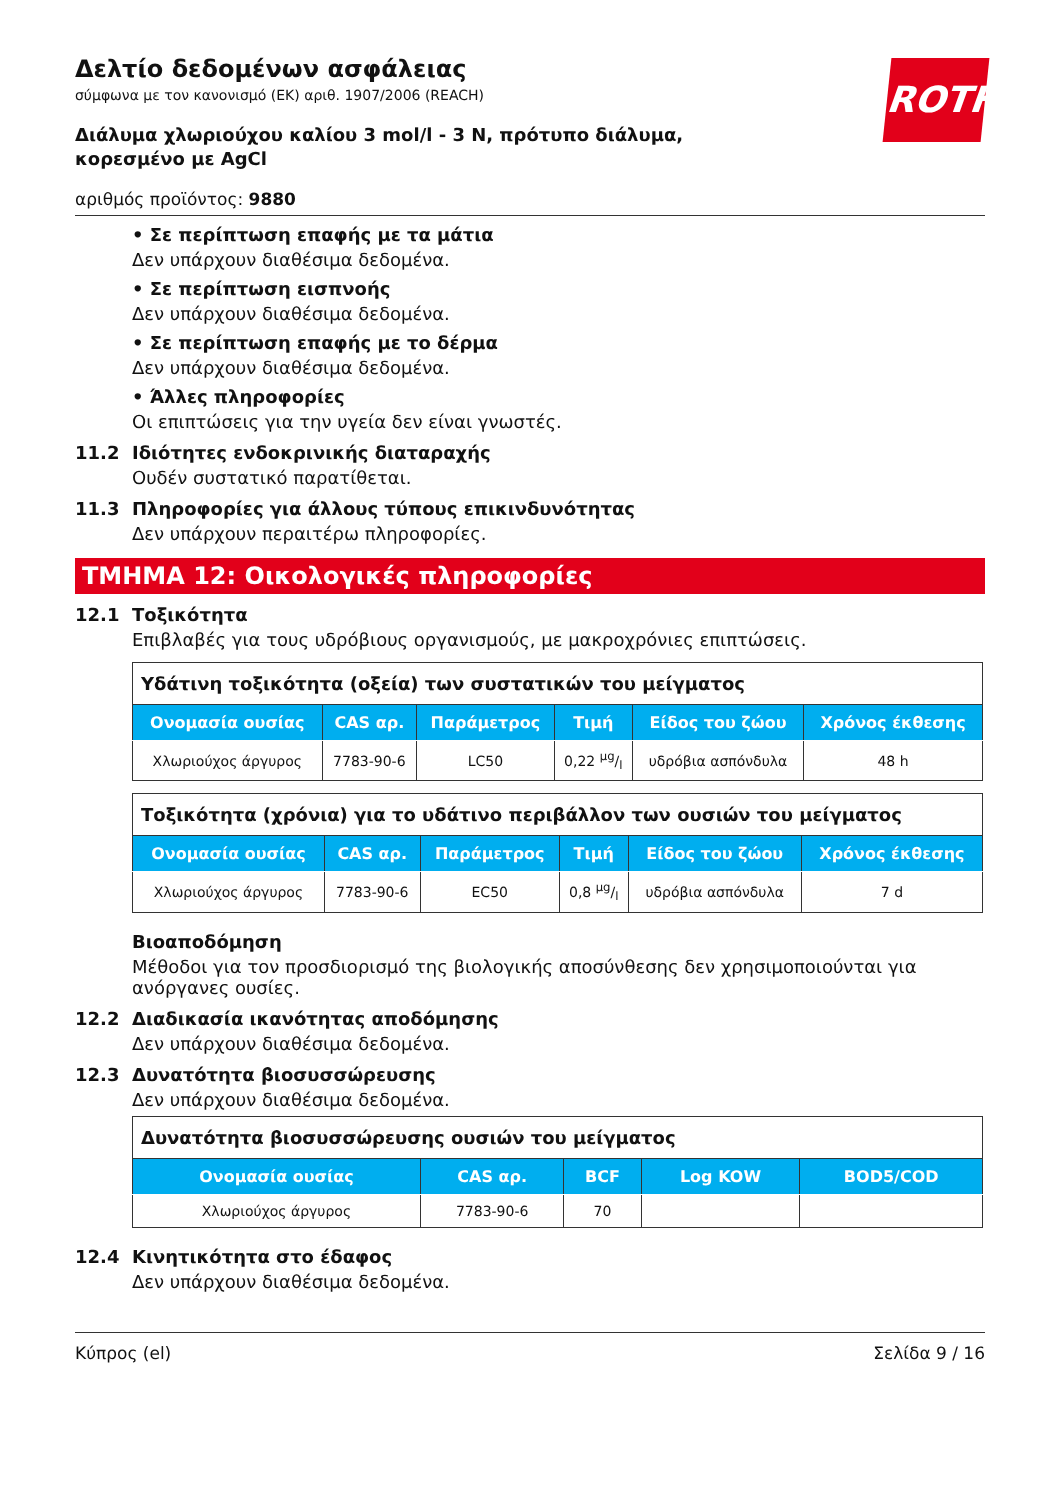ROTH
Δελτίο δεδομένων ασφάλειας
σύμφωνα με τον κανονισμό (ΕΚ) αριθ. 1907/2006 (REACH)
Διάλυμα χλωριούχου καλίου 3 mol/l - 3 N, πρότυπο διάλυμα, κορεσμένο με AgCl
αριθμός προϊόντος: 9880
• Σε περίπτωση επαφής με τα μάτια
Δεν υπάρχουν διαθέσιμα δεδομένα.
• Σε περίπτωση εισπνοής
Δεν υπάρχουν διαθέσιμα δεδομένα.
• Σε περίπτωση επαφής με το δέρμα
Δεν υπάρχουν διαθέσιμα δεδομένα.
• Άλλες πληροφορίες
Οι επιπτώσεις για την υγεία δεν είναι γνωστές.
11.2 Ιδιότητες ενδοκρινικής διαταραχής
Ουδέν συστατικό παρατίθεται.
11.3 Πληροφορίες για άλλους τύπους επικινδυνότητας
Δεν υπάρχουν περαιτέρω πληροφορίες.
ΤΜΗΜΑ 12: Οικολογικές πληροφορίες
12.1 Τοξικότητα
Επιβλαβές για τους υδρόβιους οργανισμούς, με μακροχρόνιες επιπτώσεις.
| Υδάτινη τοξικότητα (οξεία) των συστατικών του μείγματος | | | | | |
| Ονομασία ουσίας | CAS αρ. | Παράμετρος | Τιμή | Είδος του ζώου | Χρόνος έκθεσης |
| Χλωριούχος άργυρος | 7783-90-6 | LC50 | 0,22 µg/l | υδρόβια ασπόνδυλα | 48 h |
| Τοξικότητα (χρόνια) για το υδάτινο περιβάλλον των ουσιών του μείγματος | | | | | |
| Ονομασία ουσίας | CAS αρ. | Παράμετρος | Τιμή | Είδος του ζώου | Χρόνος έκθεσης |
| Χλωριούχος άργυρος | 7783-90-6 | EC50 | 0,8 µg/l | υδρόβια ασπόνδυλα | 7 d |
Βιοαποδόμηση
Μέθοδοι για τον προσδιορισμό της βιολογικής αποσύνθεσης δεν χρησιμοποιούνται για ανόργανες ουσίες.
12.2 Διαδικασία ικανότητας αποδόμησης
Δεν υπάρχουν διαθέσιμα δεδομένα.
12.3 Δυνατότητα βιοσυσσώρευσης
Δεν υπάρχουν διαθέσιμα δεδομένα.
| Δυνατότητα βιοσυσσώρευσης ουσιών του μείγματος | | | | |
| Ονομασία ουσίας | CAS αρ. | BCF | Log KOW | BOD5/COD |
| Χλωριούχος άργυρος | 7783-90-6 | 70 | | |
12.4 Κινητικότητα στο έδαφος
Δεν υπάρχουν διαθέσιμα δεδομένα.
Κύπρος (el) Σελίδα 9 / 16